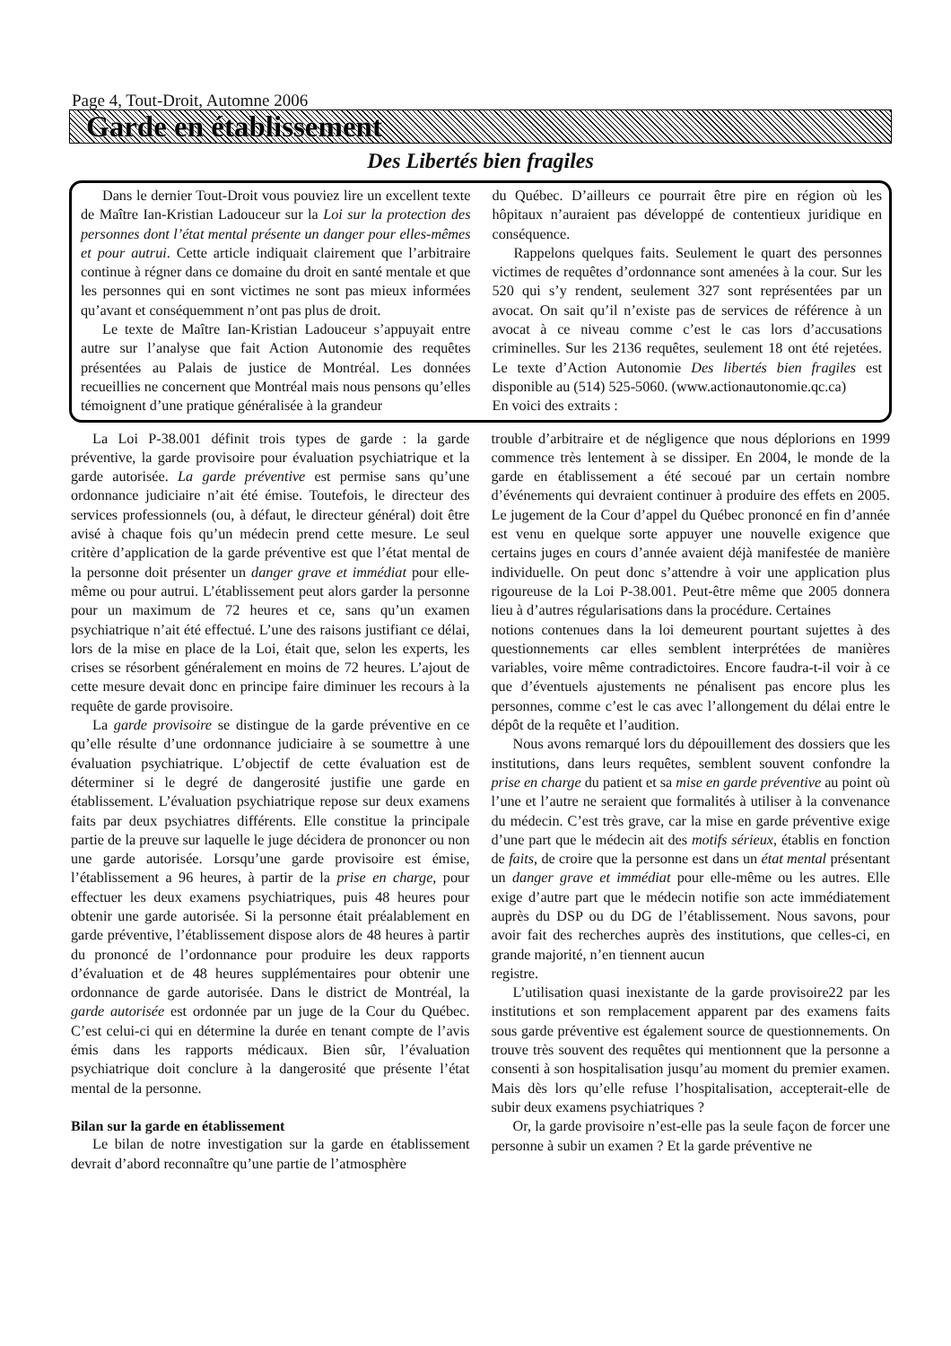Page 4, Tout-Droit, Automne 2006
Garde en établissement
Des Libertés bien fragiles
Dans le dernier Tout-Droit vous pouviez lire un excellent texte de Maître Ian-Kristian Ladouceur sur la Loi sur la protection des personnes dont l’état mental présente un danger pour elles-mêmes et pour autrui. Cette article indiquait clairement que l’arbitraire continue à régner dans ce domaine du droit en santé mentale et que les personnes qui en sont victimes ne sont pas mieux informées qu’avant et conséquemment n’ont pas plus de droit.
Le texte de Maître Ian-Kristian Ladouceur s’appuyait entre autre sur l’analyse que fait Action Autonomie des requêtes présentées au Palais de justice de Montréal. Les données recueillies ne concernent que Montréal mais nous pensons qu’elles témoignent d’une pratique généralisée à la grandeur
du Québec. D’ailleurs ce pourrait être pire en région où les hôpitaux n’auraient pas développé de contentieux juridique en conséquence.
Rappelons quelques faits. Seulement le quart des personnes victimes de requêtes d’ordonnance sont amenées à la cour. Sur les 520 qui s’y rendent, seulement 327 sont représentées par un avocat. On sait qu’il n’existe pas de services de référence à un avocat à ce niveau comme c’est le cas lors d’accusations criminelles. Sur les 2136 requêtes, seulement 18 ont été rejetées. Le texte d’Action Autonomie Des libertés bien fragiles est disponible au (514) 525-5060. (www.actionautonomie.qc.ca)
En voici des extraits :
La Loi P-38.001 définit trois types de garde : la garde préventive, la garde provisoire pour évaluation psychiatrique et la garde autorisée. La garde préventive est permise sans qu’une ordonnance judiciaire n’ait été émise. Toutefois, le directeur des services professionnels (ou, à défaut, le directeur général) doit être avisé à chaque fois qu’un médecin prend cette mesure. Le seul critère d’application de la garde préventive est que l’état mental de la personne doit présenter un danger grave et immédiat pour elle-même ou pour autrui. L’établissement peut alors garder la personne pour un maximum de 72 heures et ce, sans qu’un examen psychiatrique n’ait été effectué. L’une des raisons justifiant ce délai, lors de la mise en place de la Loi, était que, selon les experts, les crises se résorbent généralement en moins de 72 heures. L’ajout de cette mesure devait donc en principe faire diminuer les recours à la requête de garde provisoire.
La garde provisoire se distingue de la garde préventive en ce qu’elle résulte d’une ordonnance judiciaire à se soumettre à une évaluation psychiatrique. L’objectif de cette évaluation est de déterminer si le degré de dangerosité justifie une garde en établissement. L’évaluation psychiatrique repose sur deux examens faits par deux psychiatres différents. Elle constitue la principale partie de la preuve sur laquelle le juge décidera de prononcer ou non une garde autorisée. Lorsqu’une garde provisoire est émise, l’établissement a 96 heures, à partir de la prise en charge, pour effectuer les deux examens psychiatriques, puis 48 heures pour obtenir une garde autorisée. Si la personne était préalablement en garde préventive, l’établissement dispose alors de 48 heures à partir du prononcé de l’ordonnance pour produire les deux rapports d’évaluation et de 48 heures supplémentaires pour obtenir une ordonnance de garde autorisée. Dans le district de Montréal, la garde autorisée est ordonnée par un juge de la Cour du Québec. C’est celui-ci qui en détermine la durée en tenant compte de l’avis émis dans les rapports médicaux. Bien sûr, l’évaluation psychiatrique doit conclure à la dangerosité que présente l’état mental de la personne.
Bilan sur la garde en établissement
Le bilan de notre investigation sur la garde en établissement devrait d’abord reconnaître qu’une partie de l’atmosphère
trouble d’arbitraire et de négligence que nous déplorions en 1999 commence très lentement à se dissiper. En 2004, le monde de la garde en établissement a été secoué par un certain nombre d’événements qui devraient continuer à produire des effets en 2005. Le jugement de la Cour d’appel du Québec prononcé en fin d’année est venu en quelque sorte appuyer une nouvelle exigence que certains juges en cours d’année avaient déjà manifestée de manière individuelle. On peut donc s’attendre à voir une application plus rigoureuse de la Loi P-38.001. Peut-être même que 2005 donnera lieu à d’autres régularisations dans la procédure. Certaines
notions contenues dans la loi demeurent pourtant sujettes à des questionnements car elles semblent interprétées de manières variables, voire même contradictoires. Encore faudra-t-il voir à ce que d’éventuels ajustements ne pénalisent pas encore plus les personnes, comme c’est le cas avec l’allongement du délai entre le dépôt de la requête et l’audition.
Nous avons remarqué lors du dépouillement des dossiers que les institutions, dans leurs requêtes, semblent souvent confondre la prise en charge du patient et sa mise en garde préventive au point où l’une et l’autre ne seraient que formalités à utiliser à la convenance du médecin. C’est très grave, car la mise en garde préventive exige d’une part que le médecin ait des motifs sérieux, établis en fonction de faits, de croire que la personne est dans un état mental présentant un danger grave et immédiat pour elle-même ou les autres. Elle exige d’autre part que le médecin notifie son acte immédiatement auprès du DSP ou du DG de l’établissement. Nous savons, pour avoir fait des recherches auprès des institutions, que celles-ci, en grande majorité, n’en tiennent aucun
registre.
L’utilisation quasi inexistante de la garde provisoire22 par les institutions et son remplacement apparent par des examens faits sous garde préventive est également source de questionnements. On trouve très souvent des requêtes qui mentionnent que la personne a consenti à son hospitalisation jusqu’au moment du premier examen. Mais dès lors qu’elle refuse l’hospitalisation, accepterait-elle de subir deux examens psychiatriques ?
Or, la garde provisoire n’est-elle pas la seule façon de forcer une personne à subir un examen ? Et la garde préventive ne